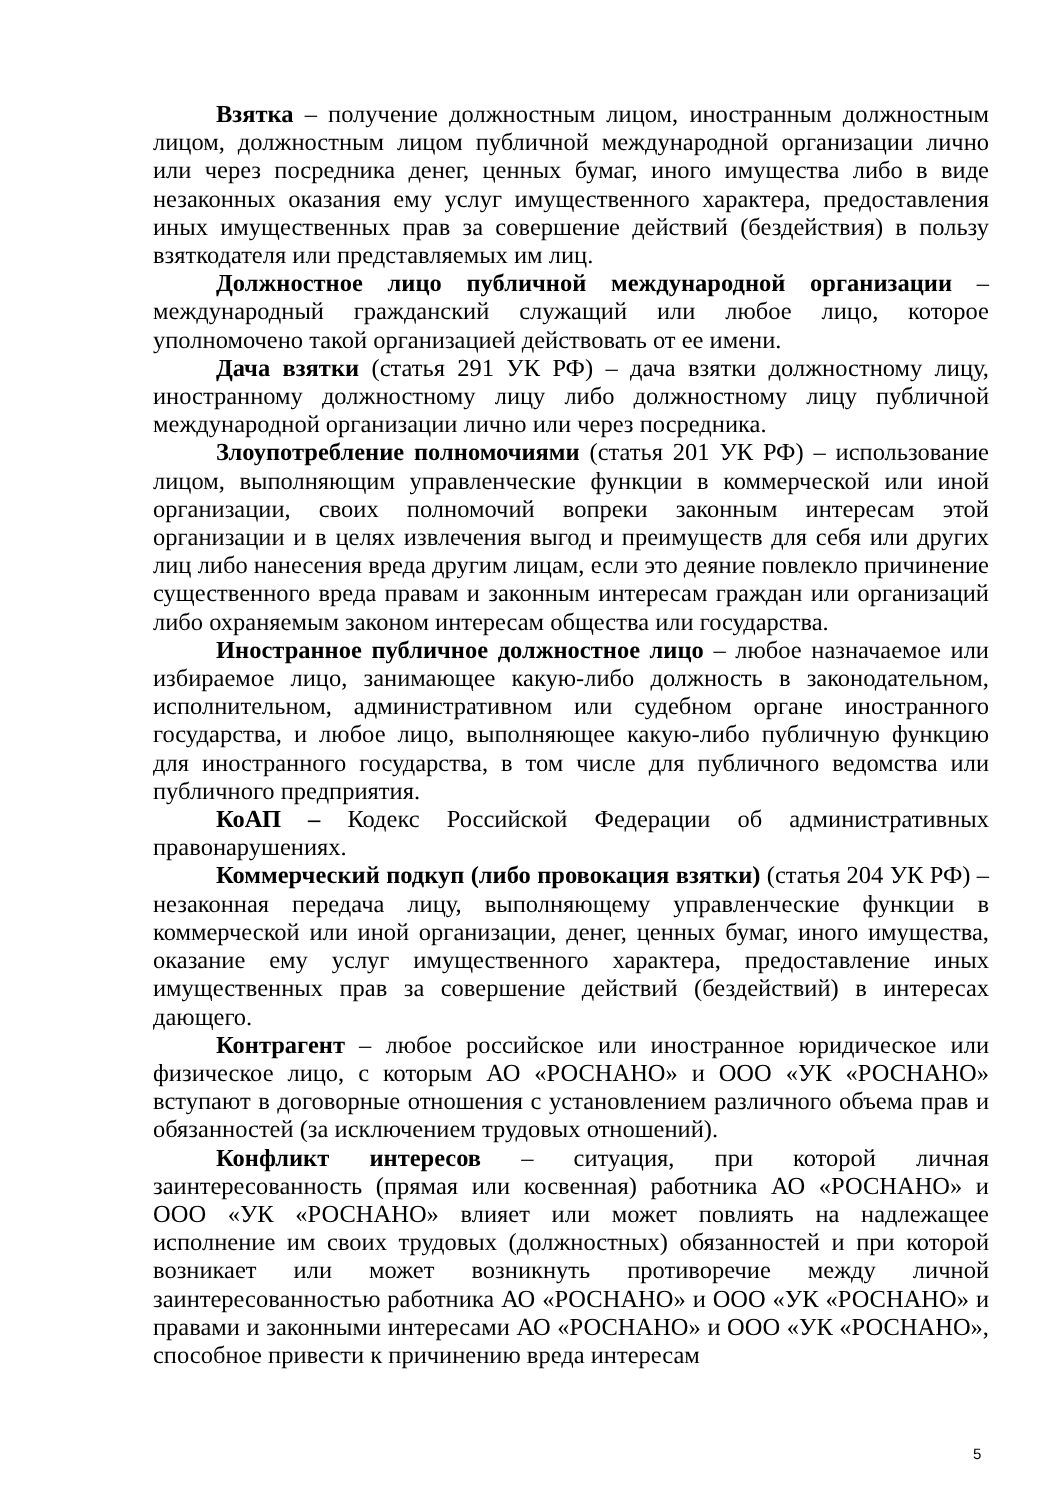Взятка – получение должностным лицом, иностранным должностным лицом, должностным лицом публичной международной организации лично или через посредника денег, ценных бумаг, иного имущества либо в виде незаконных оказания ему услуг имущественного характера, предоставления иных имущественных прав за совершение действий (бездействия) в пользу взяткодателя или представляемых им лиц.
Должностное лицо публичной международной организации – международный гражданский служащий или любое лицо, которое уполномочено такой организацией действовать от ее имени.
Дача взятки (статья 291 УК РФ) – дача взятки должностному лицу, иностранному должностному лицу либо должностному лицу публичной международной организации лично или через посредника.
Злоупотребление полномочиями (статья 201 УК РФ) – использование лицом, выполняющим управленческие функции в коммерческой или иной организации, своих полномочий вопреки законным интересам этой организации и в целях извлечения выгод и преимуществ для себя или других лиц либо нанесения вреда другим лицам, если это деяние повлекло причинение существенного вреда правам и законным интересам граждан или организаций либо охраняемым законом интересам общества или государства.
Иностранное публичное должностное лицо – любое назначаемое или избираемое лицо, занимающее какую-либо должность в законодательном, исполнительном, административном или судебном органе иностранного государства, и любое лицо, выполняющее какую-либо публичную функцию для иностранного государства, в том числе для публичного ведомства или публичного предприятия.
КоАП – Кодекс Российской Федерации об административных правонарушениях.
Коммерческий подкуп (либо провокация взятки) (статья 204 УК РФ) – незаконная передача лицу, выполняющему управленческие функции в коммерческой или иной организации, денег, ценных бумаг, иного имущества, оказание ему услуг имущественного характера, предоставление иных имущественных прав за совершение действий (бездействий) в интересах дающего.
Контрагент – любое российское или иностранное юридическое или физическое лицо, с которым АО «РОСНАНО» и ООО «УК «РОСНАНО» вступают в договорные отношения с установлением различного объема прав и обязанностей (за исключением трудовых отношений).
Конфликт интересов – ситуация, при которой личная заинтересованность (прямая или косвенная) работника АО «РОСНАНО» и ООО «УК «РОСНАНО» влияет или может повлиять на надлежащее исполнение им своих трудовых (должностных) обязанностей и при которой возникает или может возникнуть противоречие между личной заинтересованностью работника АО «РОСНАНО» и ООО «УК «РОСНАНО» и правами и законными интересами АО «РОСНАНО» и ООО «УК «РОСНАНО», способное привести к причинению вреда интересам
5